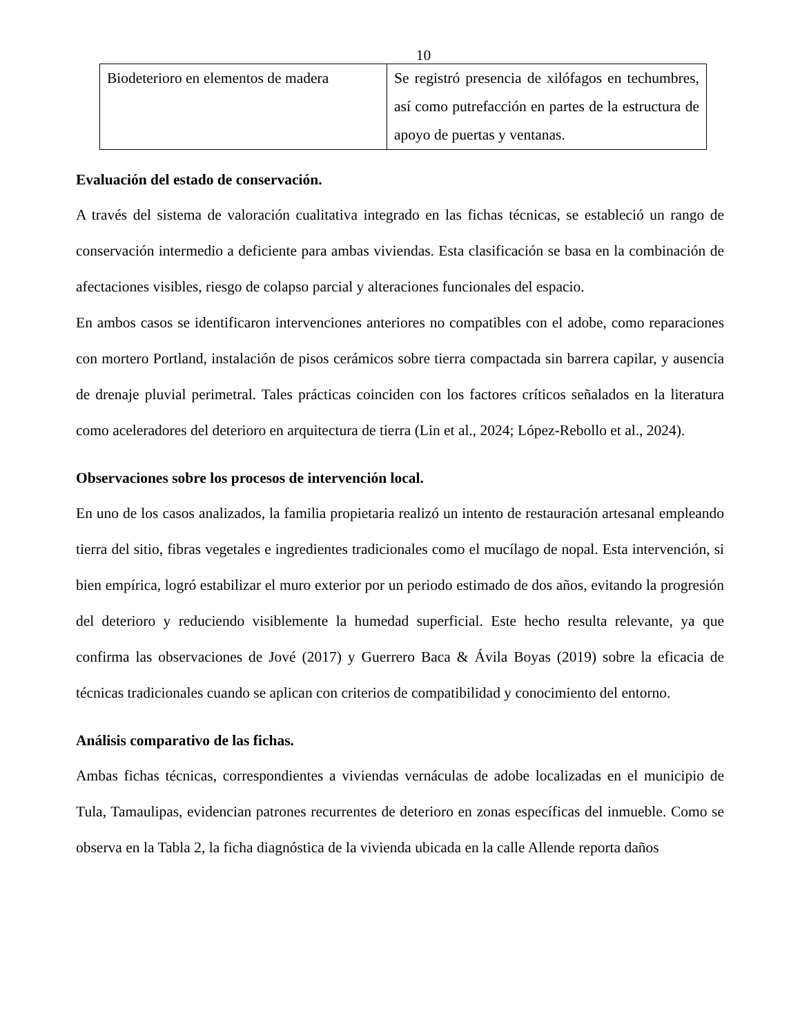10
| Biodeterioro en elementos de madera | Se registró presencia de xilófagos en techumbres, así como putrefacción en partes de la estructura de apoyo de puertas y ventanas. |
Evaluación del estado de conservación.
A través del sistema de valoración cualitativa integrado en las fichas técnicas, se estableció un rango de conservación intermedio a deficiente para ambas viviendas. Esta clasificación se basa en la combinación de afectaciones visibles, riesgo de colapso parcial y alteraciones funcionales del espacio.
En ambos casos se identificaron intervenciones anteriores no compatibles con el adobe, como reparaciones con mortero Portland, instalación de pisos cerámicos sobre tierra compactada sin barrera capilar, y ausencia de drenaje pluvial perimetral. Tales prácticas coinciden con los factores críticos señalados en la literatura como aceleradores del deterioro en arquitectura de tierra (Lin et al., 2024; López-Rebollo et al., 2024).
Observaciones sobre los procesos de intervención local.
En uno de los casos analizados, la familia propietaria realizó un intento de restauración artesanal empleando tierra del sitio, fibras vegetales e ingredientes tradicionales como el mucílago de nopal. Esta intervención, si bien empírica, logró estabilizar el muro exterior por un periodo estimado de dos años, evitando la progresión del deterioro y reduciendo visiblemente la humedad superficial. Este hecho resulta relevante, ya que confirma las observaciones de Jové (2017) y Guerrero Baca & Ávila Boyas (2019) sobre la eficacia de técnicas tradicionales cuando se aplican con criterios de compatibilidad y conocimiento del entorno.
Análisis comparativo de las fichas.
Ambas fichas técnicas, correspondientes a viviendas vernáculas de adobe localizadas en el municipio de Tula, Tamaulipas, evidencian patrones recurrentes de deterioro en zonas específicas del inmueble. Como se observa en la Tabla 2, la ficha diagnóstica de la vivienda ubicada en la calle Allende reporta daños